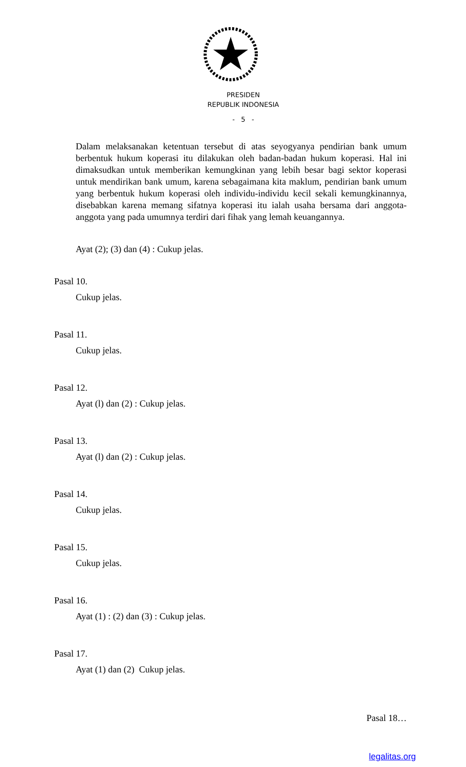PRESIDEN
REPUBLIK INDONESIA
- 5 -
Dalam melaksanakan ketentuan tersebut di atas seyogyanya pendirian bank umum berbentuk hukum koperasi itu dilakukan oleh badan-badan hukum koperasi. Hal ini dimaksudkan untuk memberikan kemungkinan yang lebih besar bagi sektor koperasi untuk mendirikan bank umum, karena sebagaimana kita maklum, pendirian bank umum yang berbentuk hukum koperasi oleh individu-individu kecil sekali kemungkinannya, disebabkan karena memang sifatnya koperasi itu ialah usaha bersama dari anggota-anggota yang pada umumnya terdiri dari fihak yang lemah keuangannya.
Ayat (2); (3) dan (4) : Cukup jelas.
Pasal 10.
Cukup jelas.
Pasal 11.
Cukup jelas.
Pasal 12.
Ayat (l) dan (2) : Cukup jelas.
Pasal 13.
Ayat (l) dan (2) : Cukup jelas.
Pasal 14.
Cukup jelas.
Pasal 15.
Cukup jelas.
Pasal 16.
Ayat (1) : (2) dan (3) : Cukup jelas.
Pasal 17.
Ayat (1) dan (2) Cukup jelas.
Pasal 18…
legalitas.org